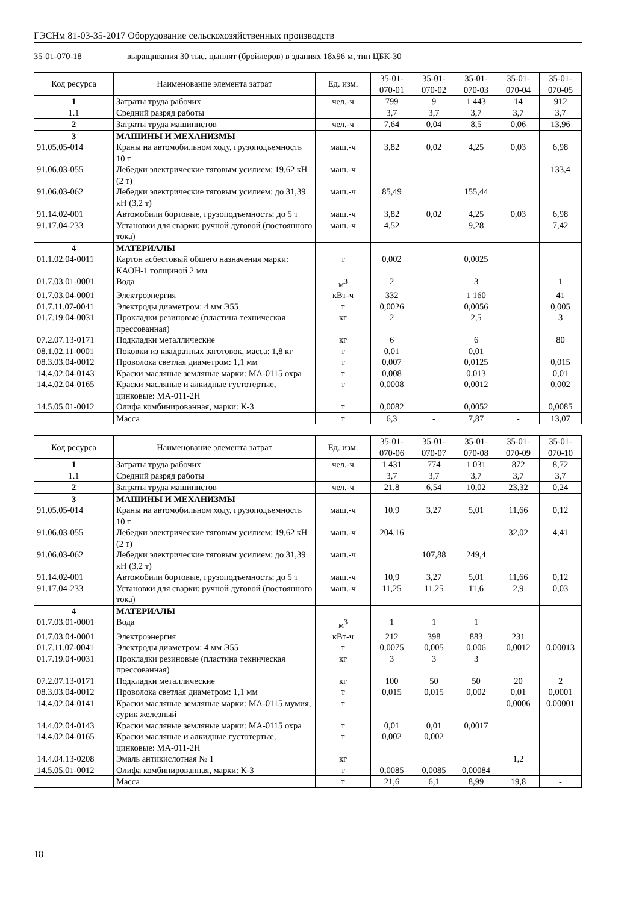ГЭСНм 81-03-35-2017 Оборудование сельскохозяйственных производств
35-01-070-18 выращивания 30 тыс. цыплят (бройлеров) в зданиях 18х96 м, тип ЦБК-30
| Код ресурса | Наименование элемента затрат | Ед. изм. | 35-01- 070-01 | 35-01- 070-02 | 35-01- 070-03 | 35-01- 070-04 | 35-01- 070-05 |
| --- | --- | --- | --- | --- | --- | --- | --- |
| 1 1.1 | Затраты труда рабочих Средний разряд работы | чел.-ч | 799 3,7 | 9 3,7 | 1 443 3,7 | 14 3,7 | 912 3,7 |
| 2 | Затраты труда машинистов | чел.-ч | 7,64 | 0,04 | 8,5 | 0,06 | 13,96 |
| 3 | МАШИНЫ И МЕХАНИЗМЫ | | | | | | |
| 91.05.05-014 | Краны на автомобильном ходу, грузоподъемность 10 т | маш.-ч | 3,82 | 0,02 | 4,25 | 0,03 | 6,98 |
| 91.06.03-055 | Лебедки электрические тяговым усилием: 19,62 кН (2 т) | маш.-ч | | | | | 133,4 |
| 91.06.03-062 | Лебедки электрические тяговым усилием: до 31,39 кН (3,2 т) | маш.-ч | 85,49 | | 155,44 | | |
| 91.14.02-001 | Автомобили бортовые, грузоподъемность: до 5 т | маш.-ч | 3,82 | 0,02 | 4,25 | 0,03 | 6,98 |
| 91.17.04-233 | Установки для сварки: ручной дуговой (постоянного тока) | маш.-ч | 4,52 | | 9,28 | | 7,42 |
| 4 | МАТЕРИАЛЫ | | | | | | |
| 01.1.02.04-0011 | Картон асбестовый общего назначения марки: КАОН-1 толщиной 2 мм | т | 0,002 | | 0,0025 | | |
| 01.7.03.01-0001 | Вода | м<sup>3</sup> | 2 | | 3 | | 1 |
| 01.7.03.04-0001 | Электроэнергия | кВт-ч | 332 | | 1 160 | | 41 |
| 01.7.11.07-0041 | Электроды диаметром: 4 мм Э55 | т | 0,0026 | | 0,0056 | | 0,005 |
| 01.7.19.04-0031 | Прокладки резиновые (пластина техническая прессованная) | кг | 2 | | 2,5 | | 3 |
| 07.2.07.13-0171 | Подкладки металлические | кг | 6 | | 6 | | 80 |
| 08.1.02.11-0001 | Поковки из квадратных заготовок, масса: 1,8 кг | т | 0,01 | | 0,01 | | |
| 08.3.03.04-0012 | Проволока светлая диаметром: 1,1 мм | т | 0,007 | | 0,0125 | | 0,015 |
| 14.4.02.04-0143 | Краски масляные земляные марки: МА-0115 охра | т | 0,008 | | 0,013 | | 0,01 |
| 14.4.02.04-0165 | Краски масляные и алкидные густотертые, цинковые: МА-011-2Н | т | 0,0008 | | 0,0012 | | 0,002 |
| 14.5.05.01-0012 | Олифа комбинированная, марки: К-3 | т | 0,0082 | | 0,0052 | | 0,0085 |
| | Масса | т | 6,3 | - | 7,87 | - | 13,07 |
| Код ресурса | Наименование элемента затрат | Ед. изм. | 35-01- 070-06 | 35-01- 070-07 | 35-01- 070-08 | 35-01- 070-09 | 35-01- 070-10 |
| --- | --- | --- | --- | --- | --- | --- | --- |
| 1 1.1 | Затраты труда рабочих Средний разряд работы | чел.-ч | 1 431 3,7 | 774 3,7 | 1 031 3,7 | 872 3,7 | 8,72 3,7 |
| 2 | Затраты труда машинистов | чел.-ч | 21,8 | 6,54 | 10,02 | 23,32 | 0,24 |
| 3 | МАШИНЫ И МЕХАНИЗМЫ | | | | | | |
| 91.05.05-014 | Краны на автомобильном ходу, грузоподъемность 10 т | маш.-ч | 10,9 | 3,27 | 5,01 | 11,66 | 0,12 |
| 91.06.03-055 | Лебедки электрические тяговым усилием: 19,62 кН (2 т) | маш.-ч | 204,16 | | | 32,02 | 4,41 |
| 91.06.03-062 | Лебедки электрические тяговым усилием: до 31,39 кН (3,2 т) | маш.-ч | | 107,88 | 249,4 | | |
| 91.14.02-001 | Автомобили бортовые, грузоподъемность: до 5 т | маш.-ч | 10,9 | 3,27 | 5,01 | 11,66 | 0,12 |
| 91.17.04-233 | Установки для сварки: ручной дуговой (постоянного тока) | маш.-ч | 11,25 | 11,25 | 11,6 | 2,9 | 0,03 |
| 4 | МАТЕРИАЛЫ | | | | | | |
| 01.7.03.01-0001 | Вода | м<sup>3</sup> | 1 | 1 | 1 | | |
| 01.7.03.04-0001 | Электроэнергия | кВт-ч | 212 | 398 | 883 | 231 | |
| 01.7.11.07-0041 | Электроды диаметром: 4 мм Э55 | т | 0,0075 | 0,005 | 0,006 | 0,0012 | 0,00013 |
| 01.7.19.04-0031 | Прокладки резиновые (пластина техническая прессованная) | кг | 3 | 3 | 3 | | |
| 07.2.07.13-0171 | Подкладки металлические | кг | 100 | 50 | 50 | 20 | 2 |
| 08.3.03.04-0012 | Проволока светлая диаметром: 1,1 мм | т | 0,015 | 0,015 | 0,002 | 0,01 | 0,0001 |
| 14.4.02.04-0141 | Краски масляные земляные марки: МА-0115 мумия, сурик железный | т | | | | 0,0006 | 0,00001 |
| 14.4.02.04-0143 | Краски масляные земляные марки: МА-0115 охра | т | 0,01 | 0,01 | 0,0017 | | |
| 14.4.02.04-0165 | Краски масляные и алкидные густотертые, цинковые: МА-011-2Н | т | 0,002 | 0,002 | | | |
| 14.4.04.13-0208 | Эмаль антикислотная № 1 | кг | | | | 1,2 | |
| 14.5.05.01-0012 | Олифа комбинированная, марки: К-3 | т | 0,0085 | 0,0085 | 0,00084 | | |
| | Масса | т | 21,6 | 6,1 | 8,99 | 19,8 | - |
18